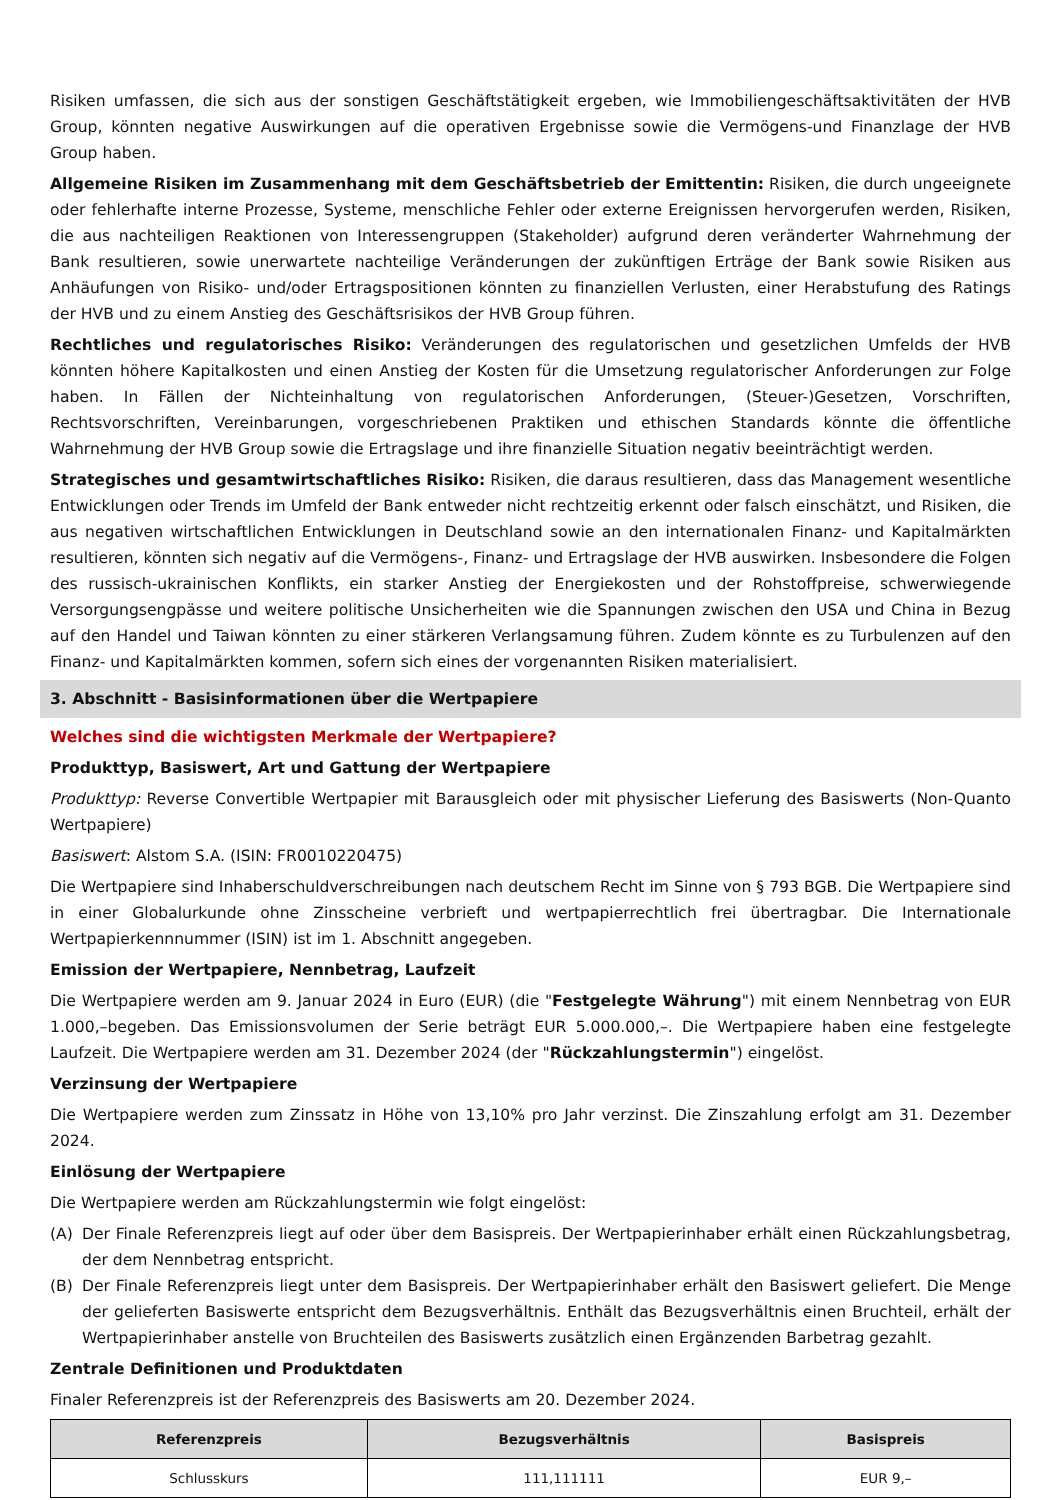Risiken umfassen, die sich aus der sonstigen Geschäftstätigkeit ergeben, wie Immobiliengeschäftsaktivitäten der HVB Group, könnten negative Auswirkungen auf die operativen Ergebnisse sowie die Vermögens-und Finanzlage der HVB Group haben.
Allgemeine Risiken im Zusammenhang mit dem Geschäftsbetrieb der Emittentin: Risiken, die durch ungeeignete oder fehlerhafte interne Prozesse, Systeme, menschliche Fehler oder externe Ereignissen hervorgerufen werden, Risiken, die aus nachteiligen Reaktionen von Interessengruppen (Stakeholder) aufgrund deren veränderter Wahrnehmung der Bank resultieren, sowie unerwartete nachteilige Veränderungen der zukünftigen Erträge der Bank sowie Risiken aus Anhäufungen von Risiko- und/oder Ertragspositionen könnten zu finanziellen Verlusten, einer Herabstufung des Ratings der HVB und zu einem Anstieg des Geschäftsrisikos der HVB Group führen.
Rechtliches und regulatorisches Risiko: Veränderungen des regulatorischen und gesetzlichen Umfelds der HVB könnten höhere Kapitalkosten und einen Anstieg der Kosten für die Umsetzung regulatorischer Anforderungen zur Folge haben. In Fällen der Nichteinhaltung von regulatorischen Anforderungen, (Steuer-)Gesetzen, Vorschriften, Rechtsvorschriften, Vereinbarungen, vorgeschriebenen Praktiken und ethischen Standards könnte die öffentliche Wahrnehmung der HVB Group sowie die Ertragslage und ihre finanzielle Situation negativ beeinträchtigt werden.
Strategisches und gesamtwirtschaftliches Risiko: Risiken, die daraus resultieren, dass das Management wesentliche Entwicklungen oder Trends im Umfeld der Bank entweder nicht rechtzeitig erkennt oder falsch einschätzt, und Risiken, die aus negativen wirtschaftlichen Entwicklungen in Deutschland sowie an den internationalen Finanz- und Kapitalmärkten resultieren, könnten sich negativ auf die Vermögens-, Finanz- und Ertragslage der HVB auswirken. Insbesondere die Folgen des russisch-ukrainischen Konflikts, ein starker Anstieg der Energiekosten und der Rohstoffpreise, schwerwiegende Versorgungsengpässe und weitere politische Unsicherheiten wie die Spannungen zwischen den USA und China in Bezug auf den Handel und Taiwan könnten zu einer stärkeren Verlangsamung führen. Zudem könnte es zu Turbulenzen auf den Finanz- und Kapitalmärkten kommen, sofern sich eines der vorgenannten Risiken materialisiert.
3. Abschnitt - Basisinformationen über die Wertpapiere
Welches sind die wichtigsten Merkmale der Wertpapiere?
Produkttyp, Basiswert, Art und Gattung der Wertpapiere
Produkttyp: Reverse Convertible Wertpapier mit Barausgleich oder mit physischer Lieferung des Basiswerts (Non-Quanto Wertpapiere)
Basiswert: Alstom S.A. (ISIN: FR0010220475)
Die Wertpapiere sind Inhaberschuldverschreibungen nach deutschem Recht im Sinne von § 793 BGB. Die Wertpapiere sind in einer Globalurkunde ohne Zinsscheine verbrieft und wertpapierrechtlich frei übertragbar. Die Internationale Wertpapierkennnummer (ISIN) ist im 1. Abschnitt angegeben.
Emission der Wertpapiere, Nennbetrag, Laufzeit
Die Wertpapiere werden am 9. Januar 2024 in Euro (EUR) (die "Festgelegte Währung") mit einem Nennbetrag von EUR 1.000,–begeben. Das Emissionsvolumen der Serie beträgt EUR 5.000.000,–. Die Wertpapiere haben eine festgelegte Laufzeit. Die Wertpapiere werden am 31. Dezember 2024 (der "Rückzahlungstermin") eingelöst.
Verzinsung der Wertpapiere
Die Wertpapiere werden zum Zinssatz in Höhe von 13,10% pro Jahr verzinst. Die Zinszahlung erfolgt am 31. Dezember 2024.
Einlösung der Wertpapiere
Die Wertpapiere werden am Rückzahlungstermin wie folgt eingelöst:
(A) Der Finale Referenzpreis liegt auf oder über dem Basispreis. Der Wertpapierinhaber erhält einen Rückzahlungsbetrag, der dem Nennbetrag entspricht.
(B) Der Finale Referenzpreis liegt unter dem Basispreis. Der Wertpapierinhaber erhält den Basiswert geliefert. Die Menge der gelieferten Basiswerte entspricht dem Bezugsverhältnis. Enthält das Bezugsverhältnis einen Bruchteil, erhält der Wertpapierinhaber anstelle von Bruchteilen des Basiswerts zusätzlich einen Ergänzenden Barbetrag gezahlt.
Zentrale Definitionen und Produktdaten
Finaler Referenzpreis ist der Referenzpreis des Basiswerts am 20. Dezember 2024.
| Referenzpreis | Bezugsverhältnis | Basispreis |
| --- | --- | --- |
| Schlusskurs | 111,111111 | EUR 9,– |